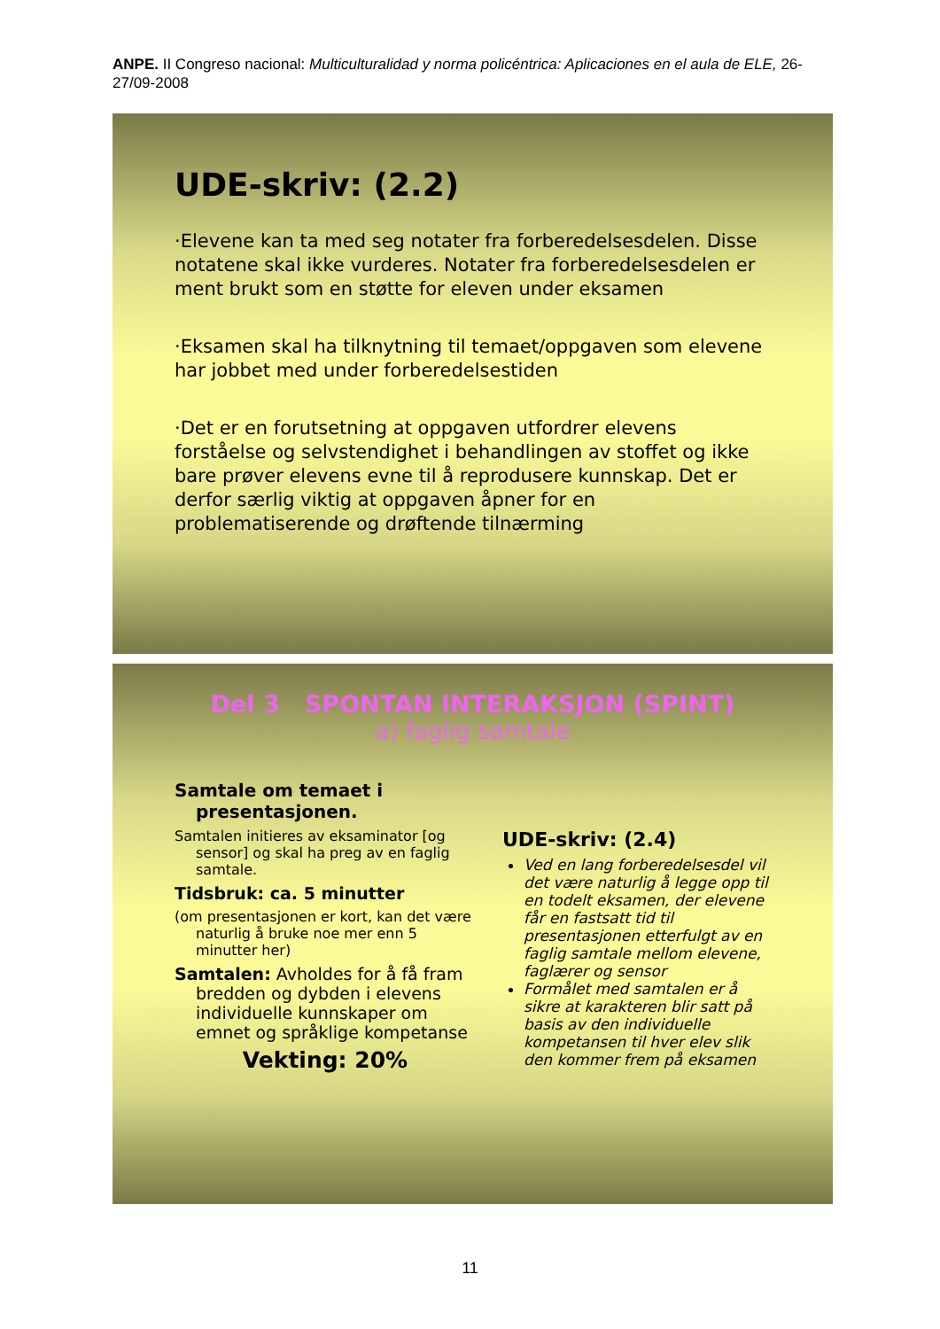ANPE. II Congreso nacional: Multiculturalidad y norma policéntrica: Aplicaciones en el aula de ELE, 26-27/09-2008
UDE-skriv: (2.2)
·Elevene kan ta med seg notater fra forberedelsesdelen. Disse notatene skal ikke vurderes. Notater fra forberedelsesdelen er ment brukt som en støtte for eleven under eksamen
·Eksamen skal ha tilknytning til temaet/oppgaven som elevene har jobbet med under forberedelsestiden
·Det er en forutsetning at oppgaven utfordrer elevens forståelse og selvstendighet i behandlingen av stoffet og ikke bare prøver elevens evne til å reprodusere kunnskap. Det er derfor særlig viktig at oppgaven åpner for en problematiserende og drøftende tilnærming
Del 3 SPONTAN INTERAKSJON (SPINT)
a) faglig samtale
Samtale om temaet i presentasjonen.
Samtalen initieres av eksaminator [og sensor] og skal ha preg av en faglig samtale.
Tidsbruk: ca. 5 minutter
(om presentasjonen er kort, kan det være naturlig å bruke noe mer enn 5 minutter her)
Samtalen: Avholdes for å få fram bredden og dybden i elevens individuelle kunnskaper om emnet og språklige kompetanse
Vekting: 20%
UDE-skriv: (2.4)
Ved en lang forberedelsesdel vil det være naturlig å legge opp til en todelt eksamen, der elevene får en fastsatt tid til presentasjonen etterfulgt av en faglig samtale mellom elevene, faglærer og sensor
Formålet med samtalen er å sikre at karakteren blir satt på basis av den individuelle kompetansen til hver elev slik den kommer frem på eksamen
11